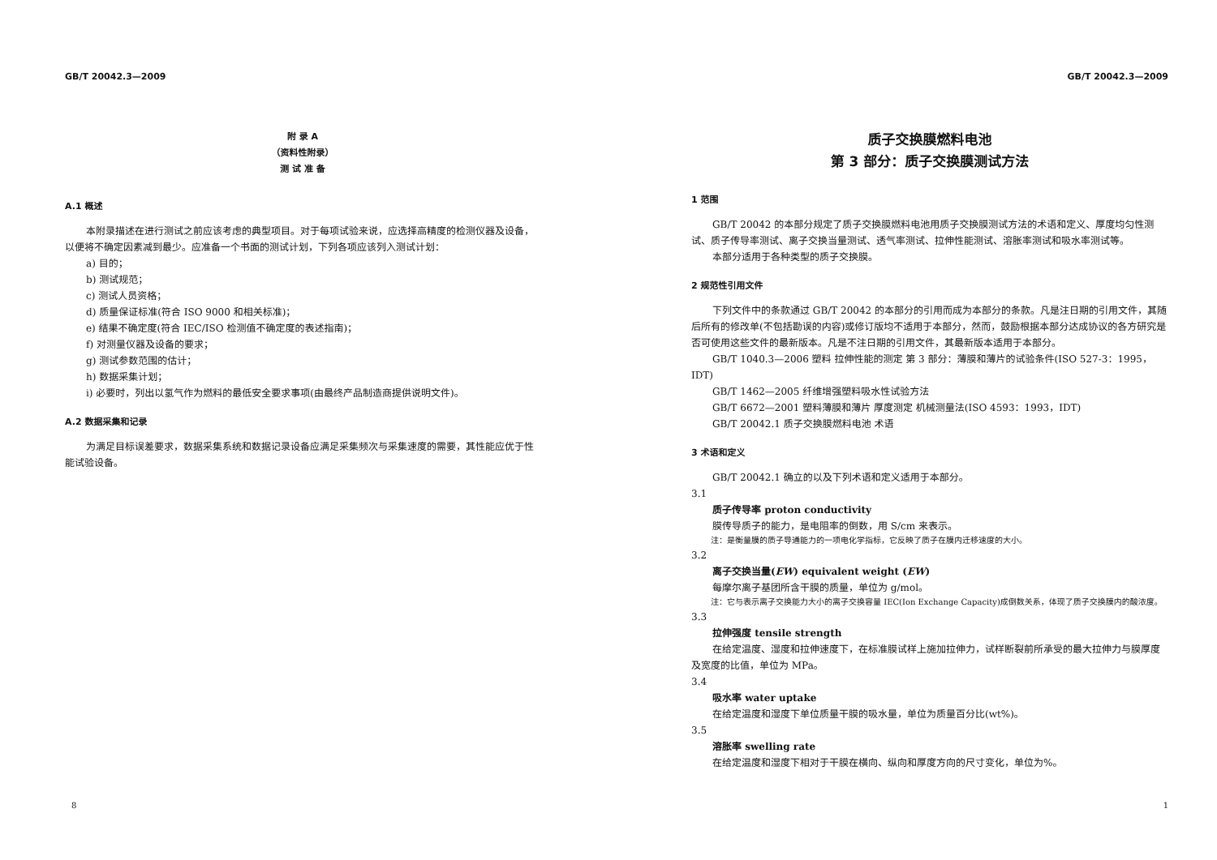GB/T 20042.3—2009
附 录 A
（资料性附录）
测 试 准 备
A.1 概述
本附录描述在进行测试之前应该考虑的典型项目。对于每项试验来说，应选择高精度的检测仪器及设备，以便将不确定因素减到最少。应准备一个书面的测试计划，下列各项应该列入测试计划：
a) 目的；
b) 测试规范；
c) 测试人员资格；
d) 质量保证标准(符合 ISO 9000 和相关标准)；
e) 结果不确定度(符合 IEC/ISO 检测值不确定度的表述指南)；
f) 对测量仪器及设备的要求；
g) 测试参数范围的估计；
h) 数据采集计划；
i) 必要时，列出以氢气作为燃料的最低安全要求事项(由最终产品制造商提供说明文件)。
A.2 数据采集和记录
为满足目标误差要求，数据采集系统和数据记录设备应满足采集频次与采集速度的需要，其性能应优于性能试验设备。
8
GB/T 20042.3—2009
质子交换膜燃料电池
第 3 部分：质子交换膜测试方法
1 范围
GB/T 20042 的本部分规定了质子交换膜燃料电池用质子交换膜测试方法的术语和定义、厚度均匀性测试、质子传导率测试、离子交换当量测试、透气率测试、拉伸性能测试、溶胀率测试和吸水率测试等。
本部分适用于各种类型的质子交换膜。
2 规范性引用文件
下列文件中的条款通过 GB/T 20042 的本部分的引用而成为本部分的条款。凡是注日期的引用文件，其随后所有的修改单(不包括勘误的内容)或修订版均不适用于本部分，然而，鼓励根据本部分达成协议的各方研究是否可使用这些文件的最新版本。凡是不注日期的引用文件，其最新版本适用于本部分。
GB/T 1040.3—2006 塑料 拉伸性能的测定 第 3 部分：薄膜和薄片的试验条件(ISO 527-3：1995，IDT)
GB/T 1462—2005 纤维增强塑料吸水性试验方法
GB/T 6672—2001 塑料薄膜和薄片 厚度测定 机械测量法(ISO 4593：1993，IDT)
GB/T 20042.1 质子交换膜燃料电池 术语
3 术语和定义
GB/T 20042.1 确立的以及下列术语和定义适用于本部分。
3.1
质子传导率 proton conductivity
膜传导质子的能力，是电阻率的倒数，用 S/cm 来表示。
注：是衡量膜的质子导通能力的一项电化学指标，它反映了质子在膜内迁移速度的大小。
3.2
离子交换当量(EW) equivalent weight (EW)
每摩尔离子基团所含干膜的质量，单位为 g/mol。
注：它与表示离子交换能力大小的离子交换容量 IEC(Ion Exchange Capacity)成倒数关系，体现了质子交换膜内的酸浓度。
3.3
拉伸强度 tensile strength
在给定温度、湿度和拉伸速度下，在标准膜试样上施加拉伸力，试样断裂前所承受的最大拉伸力与膜厚度及宽度的比值，单位为 MPa。
3.4
吸水率 water uptake
在给定温度和湿度下单位质量干膜的吸水量，单位为质量百分比(wt%)。
3.5
溶胀率 swelling rate
在给定温度和湿度下相对于干膜在横向、纵向和厚度方向的尺寸变化，单位为%。
1